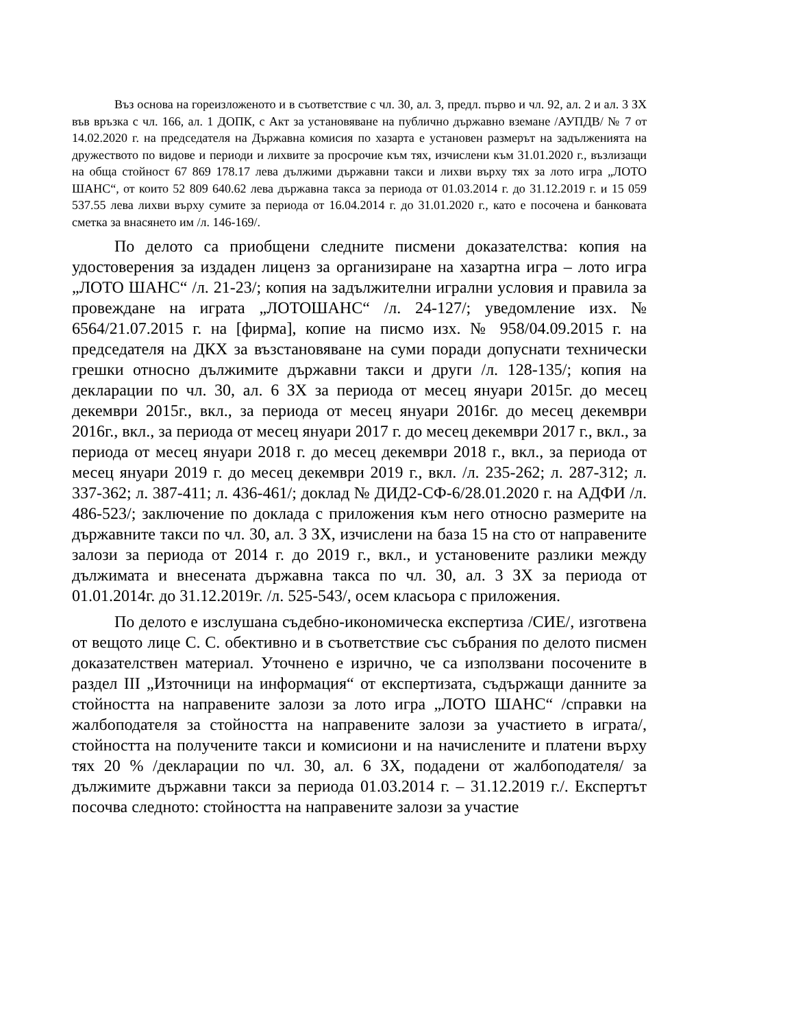Въз основа на гореизложеното и в съответствие с чл. 30, ал. 3, предл. първо и чл. 92, ал. 2 и ал. 3 ЗХ във връзка с чл. 166, ал. 1 ДОПК, с Акт за установяване на публично държавно вземане /АУПДВ/ № 7 от 14.02.2020 г. на председателя на Държавна комисия по хазарта е установен размерът на задълженията на дружеството по видове и периоди и лихвите за просрочие към тях, изчислени към 31.01.2020 г., възлизащи на обща стойност 67 869 178.17 лева дължими държавни такси и лихви върху тях за лото игра „ЛОТО ШАНС“, от които 52 809 640.62 лева държавна такса за периода от 01.03.2014 г. до 31.12.2019 г. и 15 059 537.55 лева лихви върху сумите за периода от 16.04.2014 г. до 31.01.2020 г., като е посочена и банковата сметка за внасянето им /л. 146-169/.
По делото са приобщени следните писмени доказателства: копия на удостоверения за издаден лиценз за организиране на хазартна игра – лото игра „ЛОТО ШАНС“ /л. 21-23/; копия на задължителни игрални условия и правила за провеждане на играта „ЛОТОШАНС“ /л. 24-127/; уведомление изх. № 6564/21.07.2015 г. на [фирма], копие на писмо изх. № 958/04.09.2015 г. на председателя на ДКХ за възстановяване на суми поради допуснати технически грешки относно дължимите държавни такси и други /л. 128-135/; копия на декларации по чл. 30, ал. 6 ЗХ за периода от месец януари 2015г. до месец декември 2015г., вкл., за периода от месец януари 2016г. до месец декември 2016г., вкл., за периода от месец януари 2017 г. до месец декември 2017 г., вкл., за периода от месец януари 2018 г. до месец декември 2018 г., вкл., за периода от месец януари 2019 г. до месец декември 2019 г., вкл. /л. 235-262; л. 287-312; л. 337-362; л. 387-411; л. 436-461/; доклад № ДИД2-СФ-6/28.01.2020 г. на АДФИ /л. 486-523/; заключение по доклада с приложения към него относно размерите на държавните такси по чл. 30, ал. 3 ЗХ, изчислени на база 15 на сто от направените залози за периода от 2014 г. до 2019 г., вкл., и установените разлики между дължимата и внесената държавна такса по чл. 30, ал. 3 ЗХ за периода от 01.01.2014г. до 31.12.2019г. /л. 525-543/, осем класьора с приложения.
По делото е изслушана съдебно-икономическа експертиза /СИЕ/, изготвена от вещото лице С. С. обективно и в съответствие със събрания по делото писмен доказателствен материал. Уточнено е изрично, че са използвани посочените в раздел III „Източници на информация“ от експертизата, съдържащи данните за стойността на направените залози за лото игра „ЛОТО ШАНС“ /справки на жалбоподателя за стойността на направените залози за участието в играта/, стойността на получените такси и комисиони и на начислените и платени върху тях 20 % /декларации по чл. 30, ал. 6 ЗХ, подадени от жалбоподателя/ за дължимите държавни такси за периода 01.03.2014 г. – 31.12.2019 г./. Експертът посочва следното: стойността на направените залози за участие